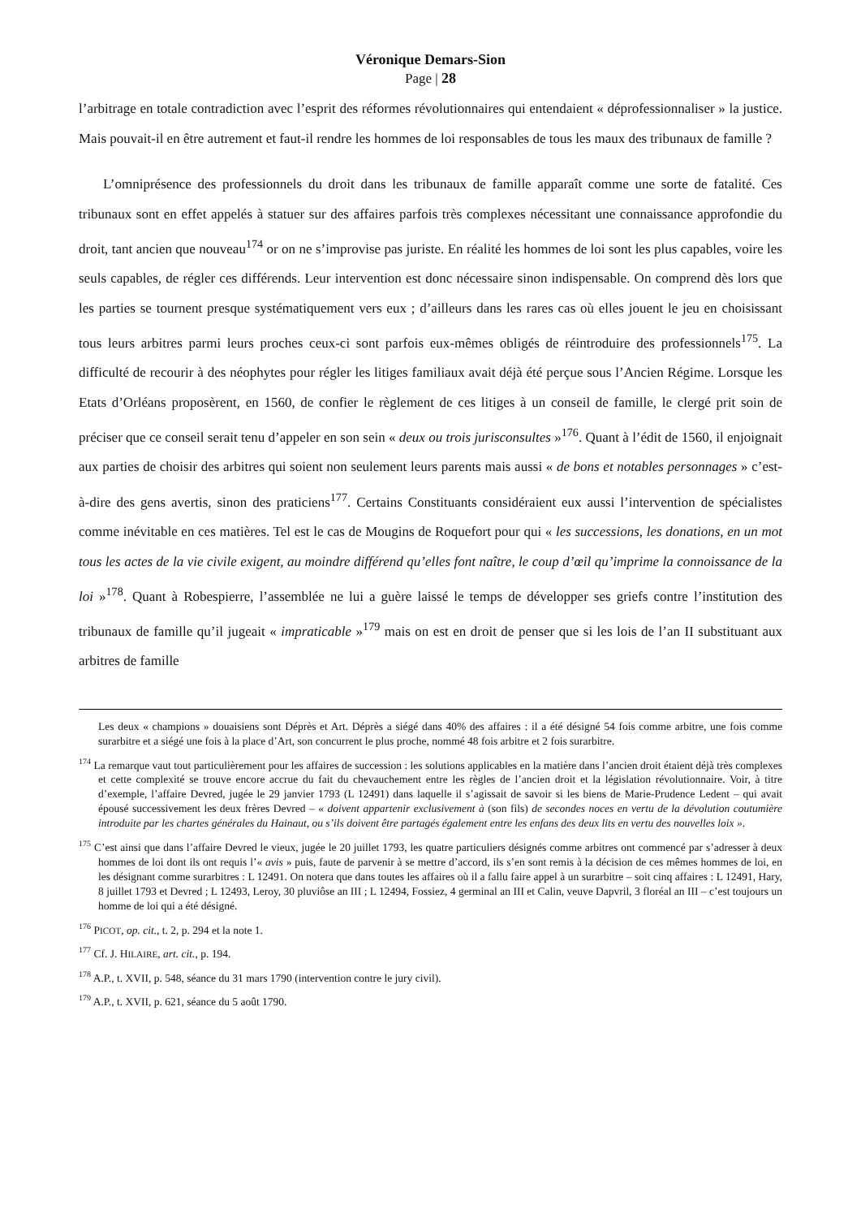Véronique Demars-Sion
Page | 28
l’arbitrage en totale contradiction avec l’esprit des réformes révolutionnaires qui entendaient « déprofessionnaliser » la justice. Mais pouvait-il en être autrement et faut-il rendre les hommes de loi responsables de tous les maux des tribunaux de famille ?
L’omniprésence des professionnels du droit dans les tribunaux de famille apparaît comme une sorte de fatalité. Ces tribunaux sont en effet appelés à statuer sur des affaires parfois très complexes nécessitant une connaissance approfondie du droit, tant ancien que nouveau<sup>174</sup> or on ne s’improvise pas juriste. En réalité les hommes de loi sont les plus capables, voire les seuls capables, de régler ces différends. Leur intervention est donc nécessaire sinon indispensable. On comprend dès lors que les parties se tournent presque systématiquement vers eux ; d’ailleurs dans les rares cas où elles jouent le jeu en choisissant tous leurs arbitres parmi leurs proches ceux-ci sont parfois eux-mêmes obligés de réintroduire des professionnels<sup>175</sup>. La difficulté de recourir à des néophytes pour régler les litiges familiaux avait déjà été perçue sous l’Ancien Régime. Lorsque les Etats d’Orléans proposèrent, en 1560, de confier le règlement de ces litiges à un conseil de famille, le clergé prit soin de préciser que ce conseil serait tenu d’appeler en son sein « deux ou trois jurisconsultes »<sup>176</sup>. Quant à l’édit de 1560, il enjoignait aux parties de choisir des arbitres qui soient non seulement leurs parents mais aussi « de bons et notables personnages » c’est-à-dire des gens avertis, sinon des praticiens<sup>177</sup>. Certains Constituants considéraient eux aussi l’intervention de spécialistes comme inévitable en ces matières. Tel est le cas de Mougins de Roquefort pour qui « les successions, les donations, en un mot tous les actes de la vie civile exigent, au moindre différend qu’elles font naître, le coup d’œil qu’imprime la connoissance de la loi »<sup>178</sup>. Quant à Robespierre, l’assemblée ne lui a guère laissé le temps de développer ses griefs contre l’institution des tribunaux de famille qu’il jugeait « impraticable »<sup>179</sup> mais on est en droit de penser que si les lois de l’an II substituant aux arbitres de famille
Les deux « champions » douaisiens sont Déprès et Art. Déprès a siégé dans 40% des affaires : il a été désigné 54 fois comme arbitre, une fois comme surarbitre et a siégé une fois à la place d’Art, son concurrent le plus proche, nommé 48 fois arbitre et 2 fois surarbitre.
<sup>174</sup> La remarque vaut tout particulièrement pour les affaires de succession : les solutions applicables en la matière dans l’ancien droit étaient déjà très complexes et cette complexité se trouve encore accrue du fait du chevauchement entre les règles de l’ancien droit et la législation révolutionnaire. Voir, à titre d’exemple, l’affaire Devred, jugée le 29 janvier 1793 (L 12491) dans laquelle il s’agissait de savoir si les biens de Marie-Prudence Ledent – qui avait épousé successivement les deux frères Devred – « doivent appartenir exclusivement à (son fils) de secondes noces en vertu de la dévolution coutumière introduite par les chartes générales du Hainaut, ou s’ils doivent être partagés également entre les enfans des deux lits en vertu des nouvelles loix ».
<sup>175</sup> C’est ainsi que dans l’affaire Devred le vieux, jugée le 20 juillet 1793, les quatre particuliers désignés comme arbitres ont commencé par s’adresser à deux hommes de loi dont ils ont requis l’« avis » puis, faute de parvenir à se mettre d’accord, ils s’en sont remis à la décision de ces mêmes hommes de loi, en les désignant comme surarbitres : L 12491. On notera que dans toutes les affaires où il a fallu faire appel à un surarbitre – soit cinq affaires : L 12491, Hary, 8 juillet 1793 et Devred ; L 12493, Leroy, 30 pluviôse an III ; L 12494, Fossiez, 4 germinal an III et Calin, veuve Dapvril, 3 floréal an III – c’est toujours un homme de loi qui a été désigné.
<sup>176</sup> PICOT, op. cit., t. 2, p. 294 et la note 1.
<sup>177</sup> Cf. J. HILAIRE, art. cit., p. 194.
<sup>178</sup> A.P., t. XVII, p. 548, séance du 31 mars 1790 (intervention contre le jury civil).
<sup>179</sup> A.P., t. XVII, p. 621, séance du 5 août 1790.